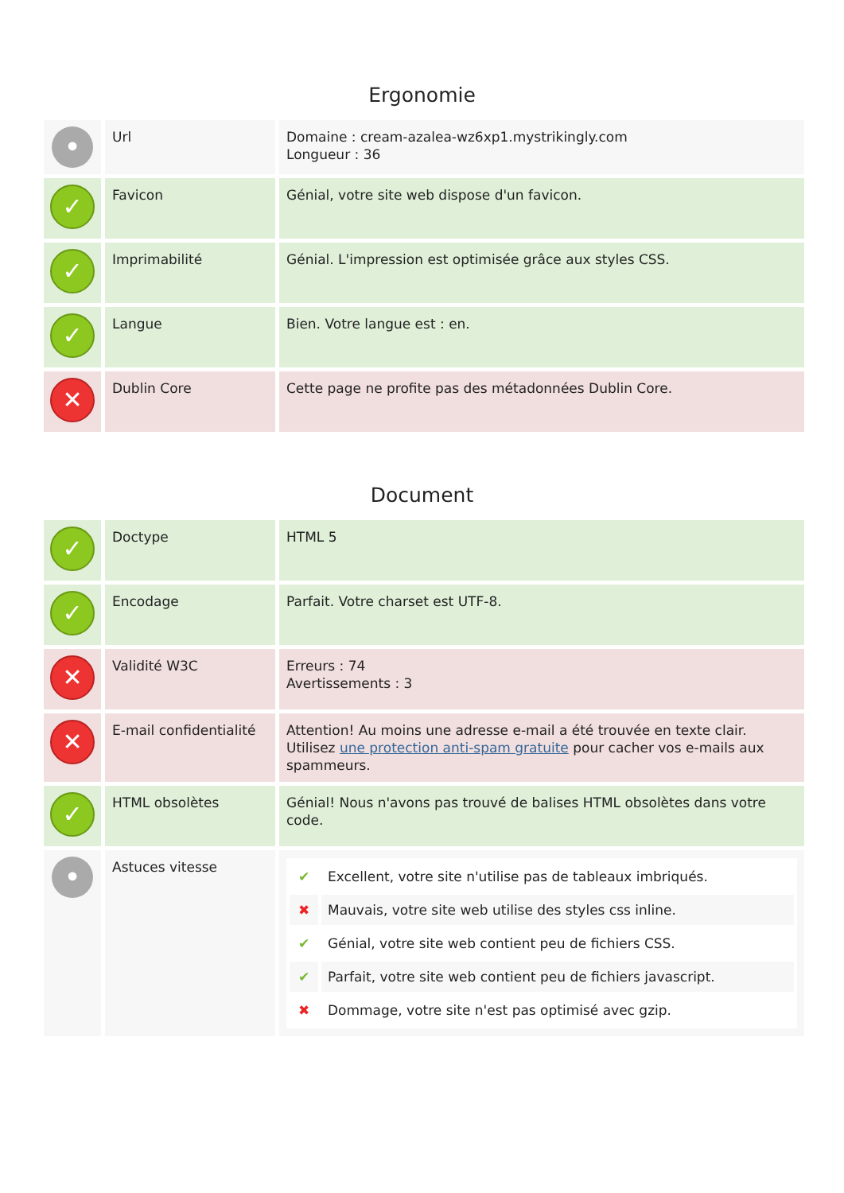Ergonomie
| • | Url | Domaine : cream-azalea-wz6xp1.mystrikingly.com Longueur : 36 |
| ✓ | Favicon | Génial, votre site web dispose d'un favicon. |
| ✓ | Imprimabilité | Génial. L'impression est optimisée grâce aux styles CSS. |
| ✓ | Langue | Bien. Votre langue est : en. |
| ✕ | Dublin Core | Cette page ne profite pas des métadonnées Dublin Core. |
Document
| ✓ | Doctype | HTML 5 |
| ✓ | Encodage | Parfait. Votre charset est UTF-8. |
| ✕ | Validité W3C | Erreurs : 74 Avertissements : 3 |
| ✕ | E-mail confidentialité | Attention! Au moins une adresse e-mail a été trouvée en texte clair. Utilisez une protection anti-spam gratuite pour cacher vos e-mails aux spammeurs. |
| ✓ | HTML obsolètes | Génial! Nous n'avons pas trouvé de balises HTML obsolètes dans votre code. |
| • | Astuces vitesse | / ✔ / Excellent, votre site n'utilise pas de tableaux imbriqués. / / ✖ / Mauvais, votre site web utilise des styles css inline. / / ✔ / Génial, votre site web contient peu de fichiers CSS. / / ✔ / Parfait, votre site web contient peu de fichiers javascript. / / ✖ / Dommage, votre site n'est pas optimisé avec gzip. / |